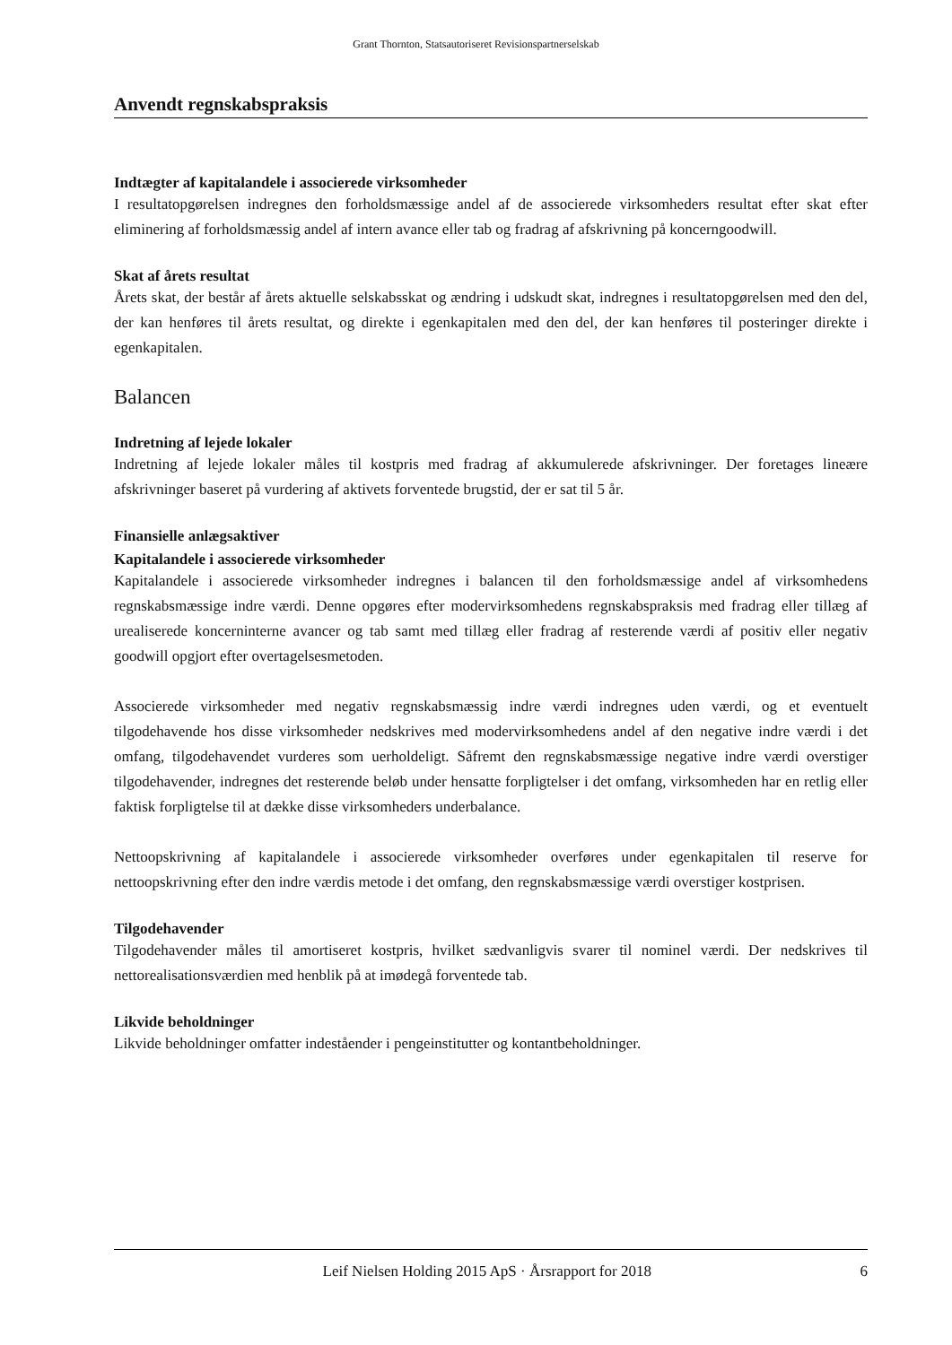Grant Thornton, Statsautoriseret Revisionspartnerselskab
Anvendt regnskabspraksis
Indtægter af kapitalandele i associerede virksomheder
I resultatopgørelsen indregnes den forholdsmæssige andel af de associerede virksomheders resultat efter skat efter eliminering af forholdsmæssig andel af intern avance eller tab og fradrag af afskrivning på koncerngoodwill.
Skat af årets resultat
Årets skat, der består af årets aktuelle selskabsskat og ændring i udskudt skat, indregnes i resultatopgørelsen med den del, der kan henføres til årets resultat, og direkte i egenkapitalen med den del, der kan henføres til posteringer direkte i egenkapitalen.
Balancen
Indretning af lejede lokaler
Indretning af lejede lokaler måles til kostpris med fradrag af akkumulerede afskrivninger. Der foretages lineære afskrivninger baseret på vurdering af aktivets forventede brugstid, der er sat til 5 år.
Finansielle anlægsaktiver
Kapitalandele i associerede virksomheder
Kapitalandele i associerede virksomheder indregnes i balancen til den forholdsmæssige andel af virksomhedens regnskabsmæssige indre værdi. Denne opgøres efter modervirksomhedens regnskabspraksis med fradrag eller tillæg af urealiserede koncerninterne avancer og tab samt med tillæg eller fradrag af resterende værdi af positiv eller negativ goodwill opgjort efter overtagelsesmetoden.
Associerede virksomheder med negativ regnskabsmæssig indre værdi indregnes uden værdi, og et eventuelt tilgodehavende hos disse virksomheder nedskrives med modervirksomhedens andel af den negative indre værdi i det omfang, tilgodehavendet vurderes som uerholdeligt. Såfremt den regnskabsmæssige negative indre værdi overstiger tilgodehavender, indregnes det resterende beløb under hensatte forpligtelser i det omfang, virksomheden har en retlig eller faktisk forpligtelse til at dække disse virksomheders underbalance.
Nettoopskrivning af kapitalandele i associerede virksomheder overføres under egenkapitalen til reserve for nettoopskrivning efter den indre værdis metode i det omfang, den regnskabsmæssige værdi overstiger kostprisen.
Tilgodehavender
Tilgodehavender måles til amortiseret kostpris, hvilket sædvanligvis svarer til nominel værdi. Der nedskrives til nettorealisationsværdien med henblik på at imødegå forventede tab.
Likvide beholdninger
Likvide beholdninger omfatter indeståender i pengeinstitutter og kontantbeholdninger.
Leif Nielsen Holding 2015 ApS · Årsrapport for 2018 6